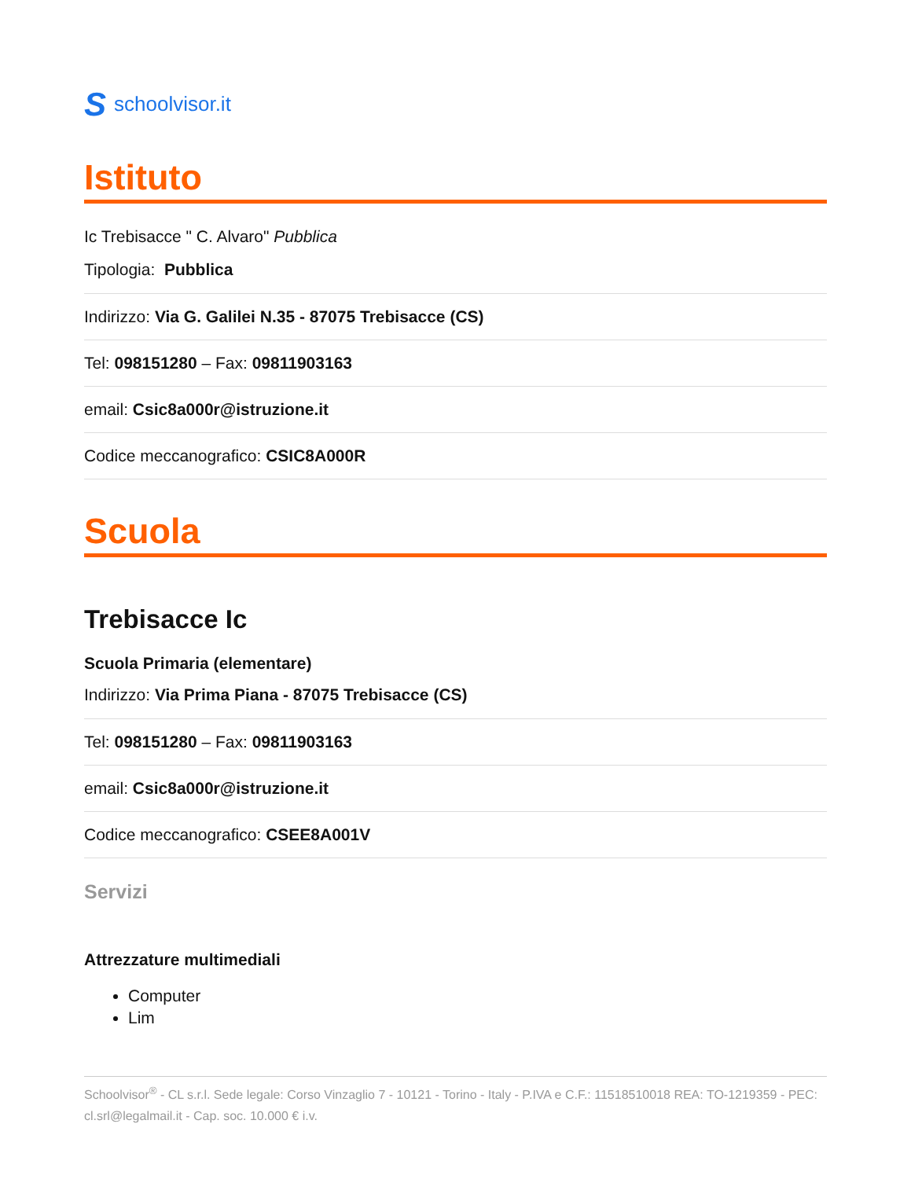Sschoolvisor.it
Istituto
Ic Trebisacce " C. Alvaro" Pubblica
Tipologia: Pubblica
Indirizzo: Via G. Galilei N.35 - 87075 Trebisacce (CS)
Tel: 098151280 – Fax: 09811903163
email: Csic8a000r@istruzione.it
Codice meccanografico: CSIC8A000R
Scuola
Trebisacce Ic
Scuola Primaria (elementare)
Indirizzo: Via Prima Piana - 87075 Trebisacce (CS)
Tel: 098151280 – Fax: 09811903163
email: Csic8a000r@istruzione.it
Codice meccanografico: CSEE8A001V
Servizi
Attrezzature multimediali
Computer
Lim
Schoolvisor<sup>®</sup> - CL s.r.l. Sede legale: Corso Vinzaglio 7 - 10121 - Torino - Italy - P.IVA e C.F.: 11518510018 REA: TO-1219359 - PEC: cl.srl@legalmail.it - Cap. soc. 10.000 € i.v.